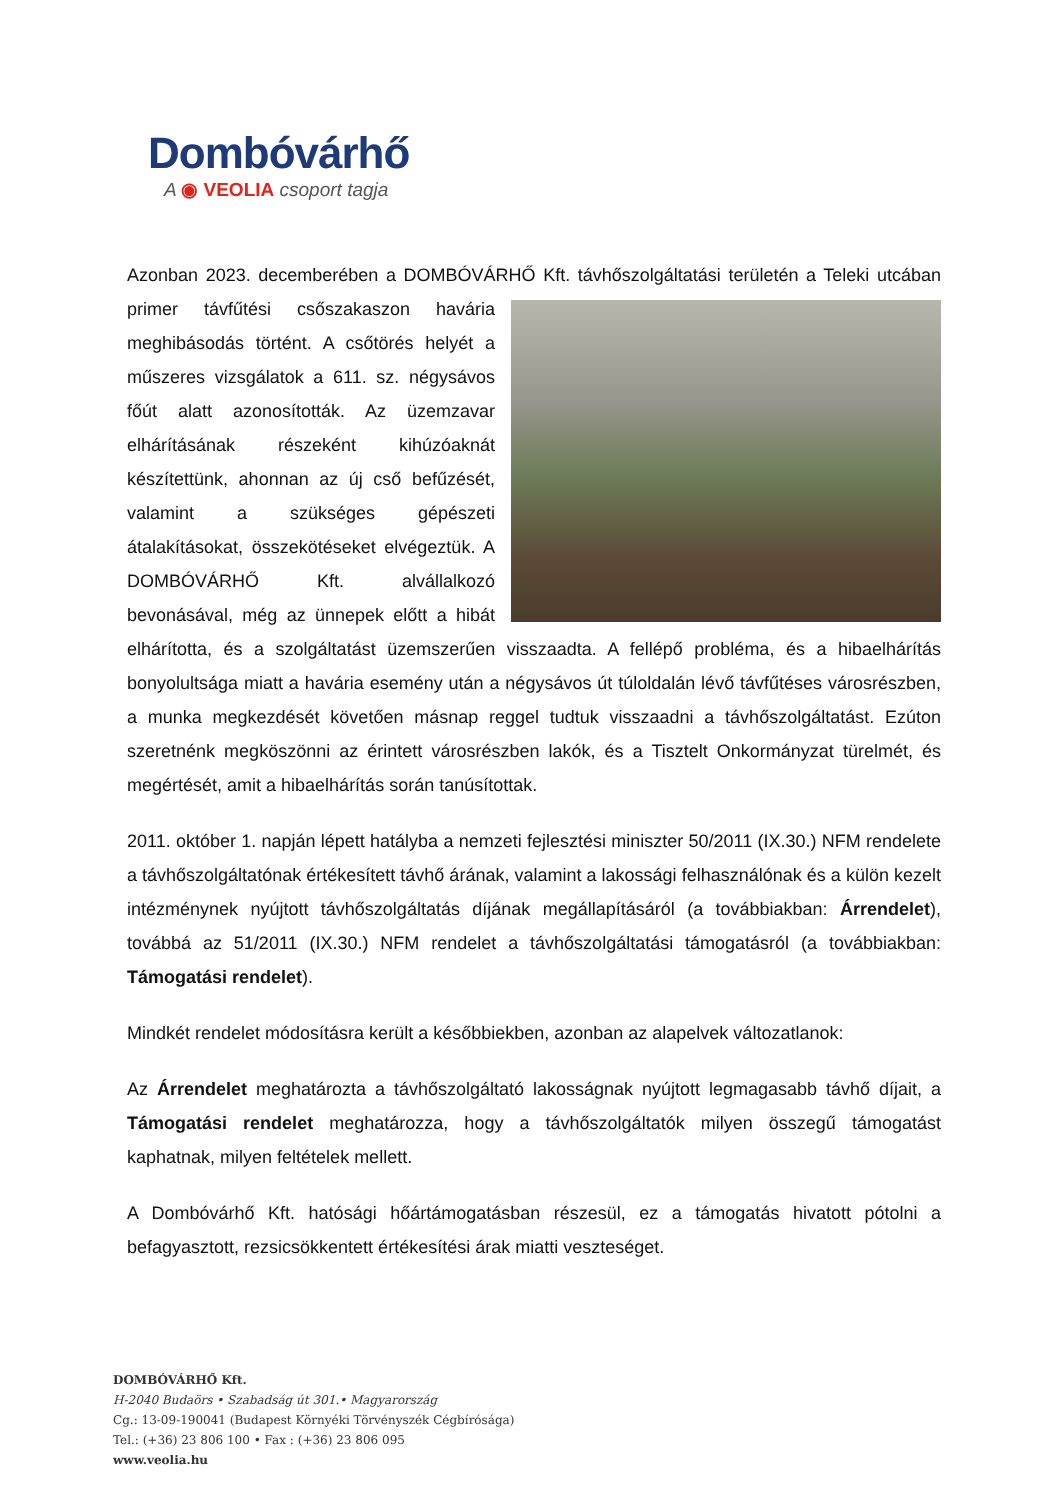Dombóvárhő
A ◉ VEOLIA csoport tagja
Azonban 2023. decemberében a DOMBÓVÁRHŐ Kft. távhőszolgáltatási területén a Teleki utcában primer távfűtési csőszakaszon havária meghibásodás történt. A csőtörés helyét a műszeres vizsgálatok a 611. sz. négysávos főút alatt azonosították. Az üzemzavar elhárításának részeként kihúzóaknát készítettünk, ahonnan az új cső befűzését, valamint a szükséges gépészeti átalakításokat, összekötéseket elvégeztük. A DOMBÓVÁRHŐ Kft. alvállalkozó bevonásával, még az ünnepek előtt a hibát elhárította, és a szolgáltatást üzemszerűen visszaadta. A fellépő probléma, és a hibaelhárítás bonyolultsága miatt a havária esemény után a négysávos út túloldalán lévő távfűtéses városrészben, a munka megkezdését követően másnap reggel tudtuk visszaadni a távhőszolgáltatást. Ezúton szeretnénk megköszönni az érintett városrészben lakók, és a Tisztelt Onkormányzat türelmét, és megértését, amit a hibaelhárítás során tanúsítottak.
2011. október 1. napján lépett hatályba a nemzeti fejlesztési miniszter 50/2011 (IX.30.) NFM rendelete a távhőszolgáltatónak értékesített távhő árának, valamint a lakossági felhasználónak és a külön kezelt intézménynek nyújtott távhőszolgáltatás díjának megállapításáról (a továbbiakban: Árrendelet), továbbá az 51/2011 (IX.30.) NFM rendelet a távhőszolgáltatási támogatásról (a továbbiakban: Támogatási rendelet).
Mindkét rendelet módosításra került a későbbiekben, azonban az alapelvek változatlanok:
Az Árrendelet meghatározta a távhőszolgáltató lakosságnak nyújtott legmagasabb távhő díjait, a Támogatási rendelet meghatározza, hogy a távhőszolgáltatók milyen összegű támogatást kaphatnak, milyen feltételek mellett.
A Dombóvárhő Kft. hatósági hőártámogatásban részesül, ez a támogatás hivatott pótolni a befagyasztott, rezsicsökkentett értékesítési árak miatti veszteséget.
DOMBÓVÁRHŐ Kft.
H-2040 Budaörs • Szabadság út 301.• Magyarország
Cg.: 13-09-190041 (Budapest Környéki Törvényszék Cégbírósága)
Tel.: (+36) 23 806 100 • Fax : (+36) 23 806 095
www.veolia.hu